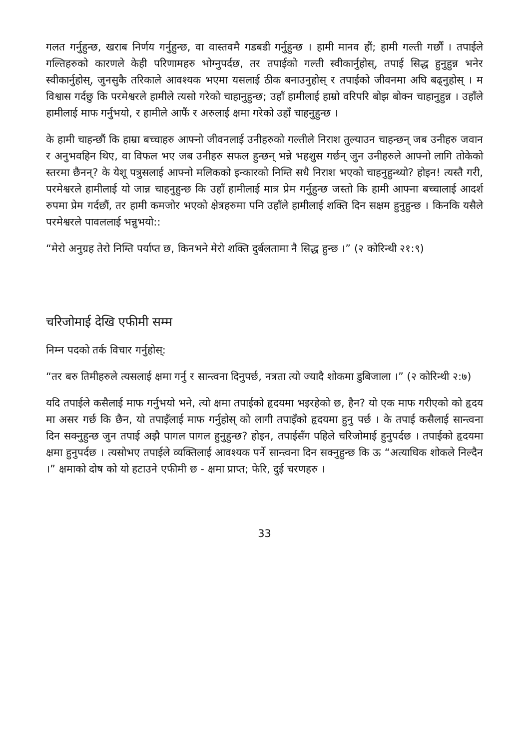गलत गर्नुहुन्छ, खराब निर्णय गर्नुहुन्छ, वा वास्तवमै गडबडी गर्नुहुन्छ । हामी मानव हौं; हामी गल्ती गर्छौं । तपाईले गल्तिहरुको कारणले केही परिणामहरु भोग्नुपर्दछ, तर तपाईको गल्ती स्वीकार्नुहोस्, तपाई सिद्ध हुनुहुन्न भनेर स्वीकार्नुहोस्, जुनसुकै तरिकाले आवश्यक भएमा यसलाई ठीक बनाउनुहोस् र तपाईको जीवनमा अघि बढ्नुहोस् । म विश्वास गर्दछु कि परमेश्वरले हामीले त्यसो गरेको चाहानुहुन्छ; उहाँ हामीलाई हाम्रो वरिपरि बोझ बोक्न चाहानुहुन्न । उहाँले हामीलाई माफ गर्नुभयो, र हामीले आफैं र अरुलाई क्षमा गरेको उहाँ चाहनुहुन्छ ।
के हामी चाहन्छौं कि हाम्रा बच्चाहरु आफ्नो जीवनलाई उनीहरुको गल्तीले निराश तुल्याउन चाहन्छन् जब उनीहरु जवान र अनुभवहिन थिए, वा विफल भए जब उनीहरु सफल हुन्छन् भन्ने भहशुस गर्छन् जुन उनीहरुले आफ्नो लागि तोकेको स्तरमा छैनन्? के येशू पत्रुसलाई आफ्नो मलिकको इन्कारको निम्ति सधै निराश भएको चाहनुहुन्थ्यो? होइन! त्यस्तै गरी, परमेश्वरले हामीलाई यो जान्न चाहनुहुन्छ कि उहाँ हामीलाई मात्र प्रेम गर्नुहुन्छ जस्तो कि हामी आफ्ना बच्चालाई आदर्श रुपमा प्रेम गर्दछौं, तर हामी कमजोर भएको क्षेत्रहरुमा पनि उहाँले हामीलाई शक्ति दिन सक्षम हुनुहुन्छ । किनकि यसैले परमेश्वरले पावललाई भन्नुभयो::
“मेरो अनुग्रह तेरो निम्ति पर्याप्त छ, किनभने मेरो शक्ति दुर्बलतामा नै सिद्ध हुन्छ ।” (२ कोरिन्थी २१:९)
चरिजोमाई देखि एफीमी सम्म
निम्न पदको तर्क विचार गर्नुहोस्:
“तर बरु तिमीहरुले त्यसलाई क्षमा गर्नु र सान्त्वना दिनुपर्छ, नत्रता त्यो ज्यादै शोकमा डुबिजाला ।” (२ कोरिन्थी २:७)
यदि तपाईले कसैलाई माफ गर्नुभयो भने, त्यो क्षमा तपाईको हृदयमा भइरहेको छ, हैन? यो एक माफ गरीएको को हृदय मा असर गर्छ कि छैन, यो तपाइँलाई माफ गर्नुहोस् को लागी तपाइँको हृदयमा हुनु पर्छ । के तपाई कसैलाई सान्त्वना दिन सक्नुहुन्छ जुन तपाई अझै पागल पागल हुनुहुन्छ? होइन, तपाईसँग पहिले चरिजोमाई हुनुपर्दछ । तपाईको हृदयमा क्षमा हुनुपर्दछ । त्यसोभए तपाईले व्यक्तिलाई आवश्यक पर्ने सान्त्वना दिन सक्नुहुन्छ कि ऊ “अत्याधिक शोकले निल्दैन ।” क्षमाको दोष को यो हटाउने एफीमी छ - क्षमा प्राप्त; फेरि, दुई चरणहरु ।
33